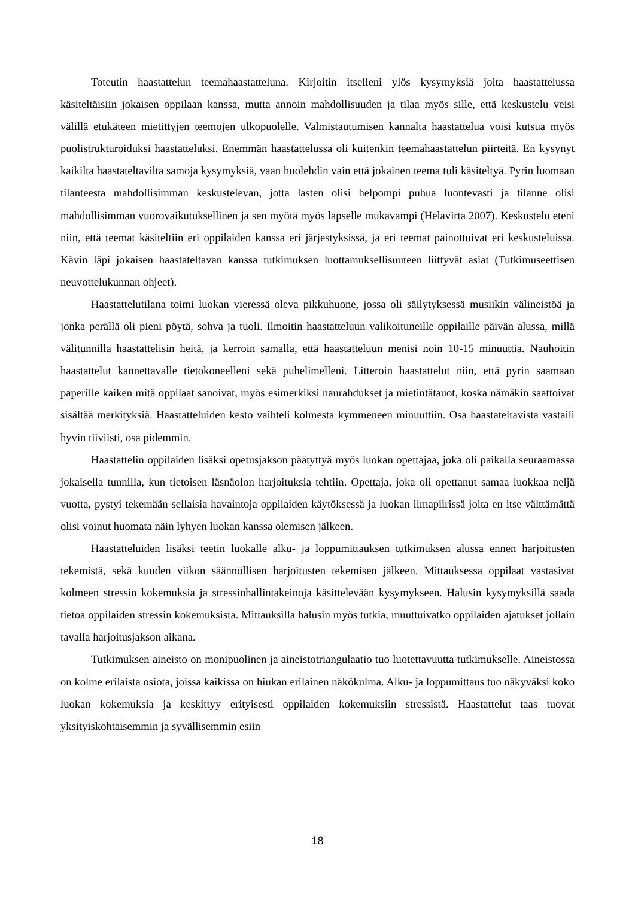Toteutin haastattelun teemahaastatteluna. Kirjoitin itselleni ylös kysymyksiä joita haastattelussa käsiteltäisiin jokaisen oppilaan kanssa, mutta annoin mahdollisuuden ja tilaa myös sille, että keskustelu veisi välillä etukäteen mietittyjen teemojen ulkopuolelle. Valmistautumisen kannalta haastattelua voisi kutsua myös puolistrukturoiduksi haastatteluksi. Enemmän haastattelussa oli kuitenkin teemahaastattelun piirteitä. En kysynyt kaikilta haastateltavilta samoja kysymyksiä, vaan huolehdin vain että jokainen teema tuli käsiteltyä. Pyrin luomaan tilanteesta mahdollisimman keskustelevan, jotta lasten olisi helpompi puhua luontevasti ja tilanne olisi mahdollisimman vuorovaikutuksellinen ja sen myötä myös lapselle mukavampi (Helavirta 2007). Keskustelu eteni niin, että teemat käsiteltiin eri oppilaiden kanssa eri järjestyksissä, ja eri teemat painottuivat eri keskusteluissa. Kävin läpi jokaisen haastateltavan kanssa tutkimuksen luottamuksellisuuteen liittyvät asiat (Tutkimuseettisen neuvottelukunnan ohjeet).
Haastattelutilana toimi luokan vieressä oleva pikkuhuone, jossa oli säilytyksessä musiikin välineistöä ja jonka perällä oli pieni pöytä, sohva ja tuoli. Ilmoitin haastatteluun valikoituneille oppilaille päivän alussa, millä välitunnilla haastattelisin heitä, ja kerroin samalla, että haastatteluun menisi noin 10-15 minuuttia. Nauhoitin haastattelut kannettavalle tietokoneelleni sekä puhelimelleni. Litteroin haastattelut niin, että pyrin saamaan paperille kaiken mitä oppilaat sanoivat, myös esimerkiksi naurahdukset ja mietintätauot, koska nämäkin saattoivat sisältää merkityksiä. Haastatteluiden kesto vaihteli kolmesta kymmeneen minuuttiin. Osa haastateltavista vastaili hyvin tiiviisti, osa pidemmin.
Haastattelin oppilaiden lisäksi opetusjakson päätyttyä myös luokan opettajaa, joka oli paikalla seuraamassa jokaisella tunnilla, kun tietoisen läsnäolon harjoituksia tehtiin. Opettaja, joka oli opettanut samaa luokkaa neljä vuotta, pystyi tekemään sellaisia havaintoja oppilaiden käytöksessä ja luokan ilmapiirissä joita en itse välttämättä olisi voinut huomata näin lyhyen luokan kanssa olemisen jälkeen.
Haastatteluiden lisäksi teetin luokalle alku- ja loppumittauksen tutkimuksen alussa ennen harjoitusten tekemistä, sekä kuuden viikon säännöllisen harjoitusten tekemisen jälkeen. Mittauksessa oppilaat vastasivat kolmeen stressin kokemuksia ja stressinhallintakeinoja käsittelevään kysymykseen. Halusin kysymyksillä saada tietoa oppilaiden stressin kokemuksista. Mittauksilla halusin myös tutkia, muuttuivatko oppilaiden ajatukset jollain tavalla harjoitusjakson aikana.
Tutkimuksen aineisto on monipuolinen ja aineistotriangulaatio tuo luotettavuutta tutkimukselle. Aineistossa on kolme erilaista osiota, joissa kaikissa on hiukan erilainen näkökulma. Alku- ja loppumittaus tuo näkyväksi koko luokan kokemuksia ja keskittyy erityisesti oppilaiden kokemuksiin stressistä. Haastattelut taas tuovat yksityiskohtaisemmin ja syvällisemmin esiin
18